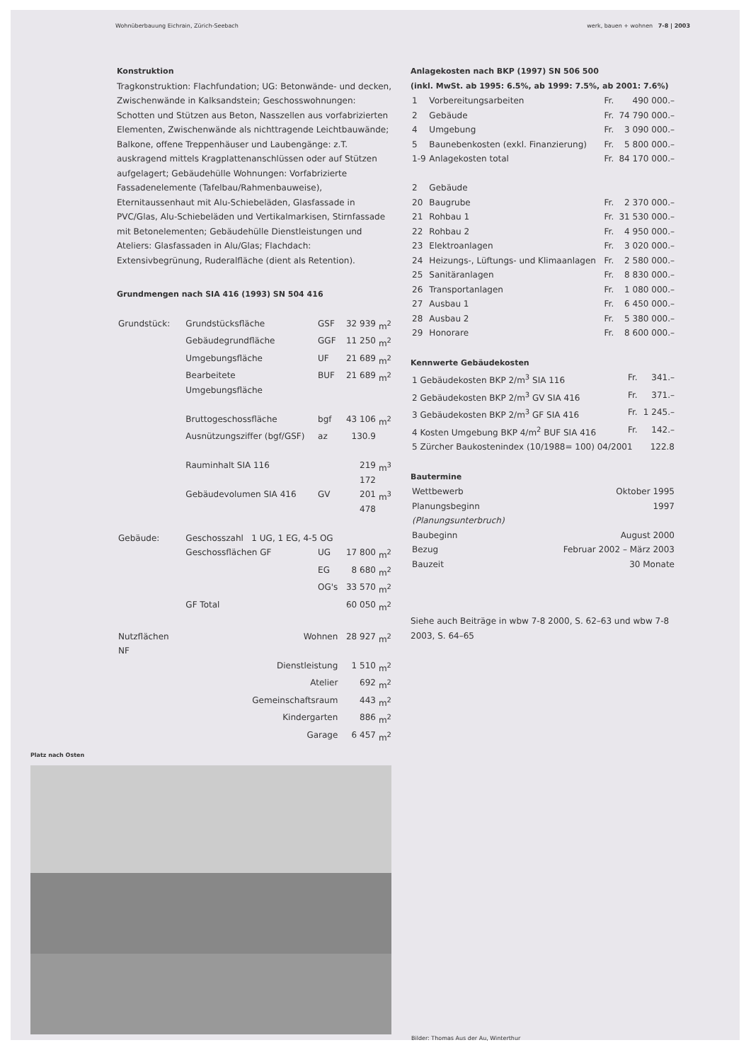Wohnüberbauung Eichrain, Zürich-Seebach werk, bauen + wohnen 7-8 | 2003
Konstruktion
Tragkonstruktion: Flachfundation; UG: Betonwände- und decken, Zwischenwände in Kalksandstein; Geschosswohnungen: Schotten und Stützen aus Beton, Nasszellen aus vorfabrizierten Elementen, Zwischenwände als nichttragende Leichtbauwände; Balkone, offene Treppenhäuser und Laubengänge: z.T. auskragend mittels Kragplattenanschlüssen oder auf Stützen aufgelagert; Gebäudehülle Wohnungen: Vorfabrizierte Fassadenelemente (Tafelbau/Rahmenbauweise), Eternitaussenhaut mit Alu-Schiebeläden, Glasfassade in PVC/Glas, Alu-Schiebeläden und Vertikalmarkisen, Stirnfassade mit Betonelementen; Gebäudehülle Dienstleistungen und Ateliers: Glasfassaden in Alu/Glas; Flachdach: Extensivbegrünung, Ruderalfläche (dient als Retention).
Grundmengen nach SIA 416 (1993) SN 504 416
| Grundstück: | Grundstücksfläche | GSF | 32 939 | m<sup>2</sup> |
| | Gebäudegrundfläche | GGF | 11 250 | m<sup>2</sup> |
| | Umgebungsfläche | UF | 21 689 | m<sup>2</sup> |
| | Bearbeitete Umgebungsfläche | BUF | 21 689 | m<sup>2</sup> |
| | Bruttogeschossfläche | bgf | 43 106 | m<sup>2</sup> |
| | Ausnützungsziffer (bgf/GSF) | az | 130.9 | |
| | Rauminhalt SIA 116 | | 219 172 | m<sup>3</sup> |
| | Gebäudevolumen SIA 416 | GV | 201 478 | m<sup>3</sup> |
| Gebäude: | Geschosszahl 1 UG, 1 EG, 4-5 OG | | | |
| | Geschossflächen GF | UG | 17 800 | m<sup>2</sup> |
| | | EG | 8 680 | m<sup>2</sup> |
| | | OG's | 33 570 | m<sup>2</sup> |
| | GF Total | | 60 050 | m<sup>2</sup> |
| Nutzflächen NF | Wohnen | | 28 927 | m<sup>2</sup> |
| | Dienstleistung | | 1 510 | m<sup>2</sup> |
| | Atelier | | 692 | m<sup>2</sup> |
| | Gemeinschaftsraum | | 443 | m<sup>2</sup> |
| | Kindergarten | | 886 | m<sup>2</sup> |
| | Garage | | 6 457 | m<sup>2</sup> |
Anlagekosten nach BKP (1997) SN 506 500
(inkl. MwSt. ab 1995: 6.5%, ab 1999: 7.5%, ab 2001: 7.6%)
| 1 | Vorbereitungsarbeiten | Fr. | 490 000.– |
| 2 | Gebäude | Fr. | 74 790 000.– |
| 4 | Umgebung | Fr. | 3 090 000.– |
| 5 | Baunebenkosten (exkl. Finanzierung) | Fr. | 5 800 000.– |
| 1-9 | Anlagekosten total | Fr. | 84 170 000.– |
| 2 | Gebäude | | |
| 20 | Baugrube | Fr. | 2 370 000.– |
| 21 | Rohbau 1 | Fr. | 31 530 000.– |
| 22 | Rohbau 2 | Fr. | 4 950 000.– |
| 23 | Elektroanlagen | Fr. | 3 020 000.– |
| 24 | Heizungs-, Lüftungs- und Klimaanlagen | Fr. | 2 580 000.– |
| 25 | Sanitäranlagen | Fr. | 8 830 000.– |
| 26 | Transportanlagen | Fr. | 1 080 000.– |
| 27 | Ausbau 1 | Fr. | 6 450 000.– |
| 28 | Ausbau 2 | Fr. | 5 380 000.– |
| 29 | Honorare | Fr. | 8 600 000.– |
Kennwerte Gebäudekosten
| 1 Gebäudekosten BKP 2/m<sup>3</sup> SIA 116 | Fr. | 341.– |
| 2 Gebäudekosten BKP 2/m<sup>3</sup> GV SIA 416 | Fr. | 371.– |
| 3 Gebäudekosten BKP 2/m<sup>3</sup> GF SIA 416 | Fr. | 1 245.– |
| 4 Kosten Umgebung BKP 4/m<sup>2</sup> BUF SIA 416 | Fr. | 142.– |
| 5 Zürcher Baukostenindex (10/1988= 100) 04/2001 | | 122.8 |
Bautermine
| Wettbewerb | Oktober 1995 |
| Planungsbeginn | 1997 |
| (Planungsunterbruch) | |
| Baubeginn | August 2000 |
| Bezug | Februar 2002 – März 2003 |
| Bauzeit | 30 Monate |
Siehe auch Beiträge in wbw 7-8 2000, S. 62–63 und wbw 7-8 2003, S. 64–65
Platz nach Osten
Bilder: Thomas Aus der Au, Winterthur